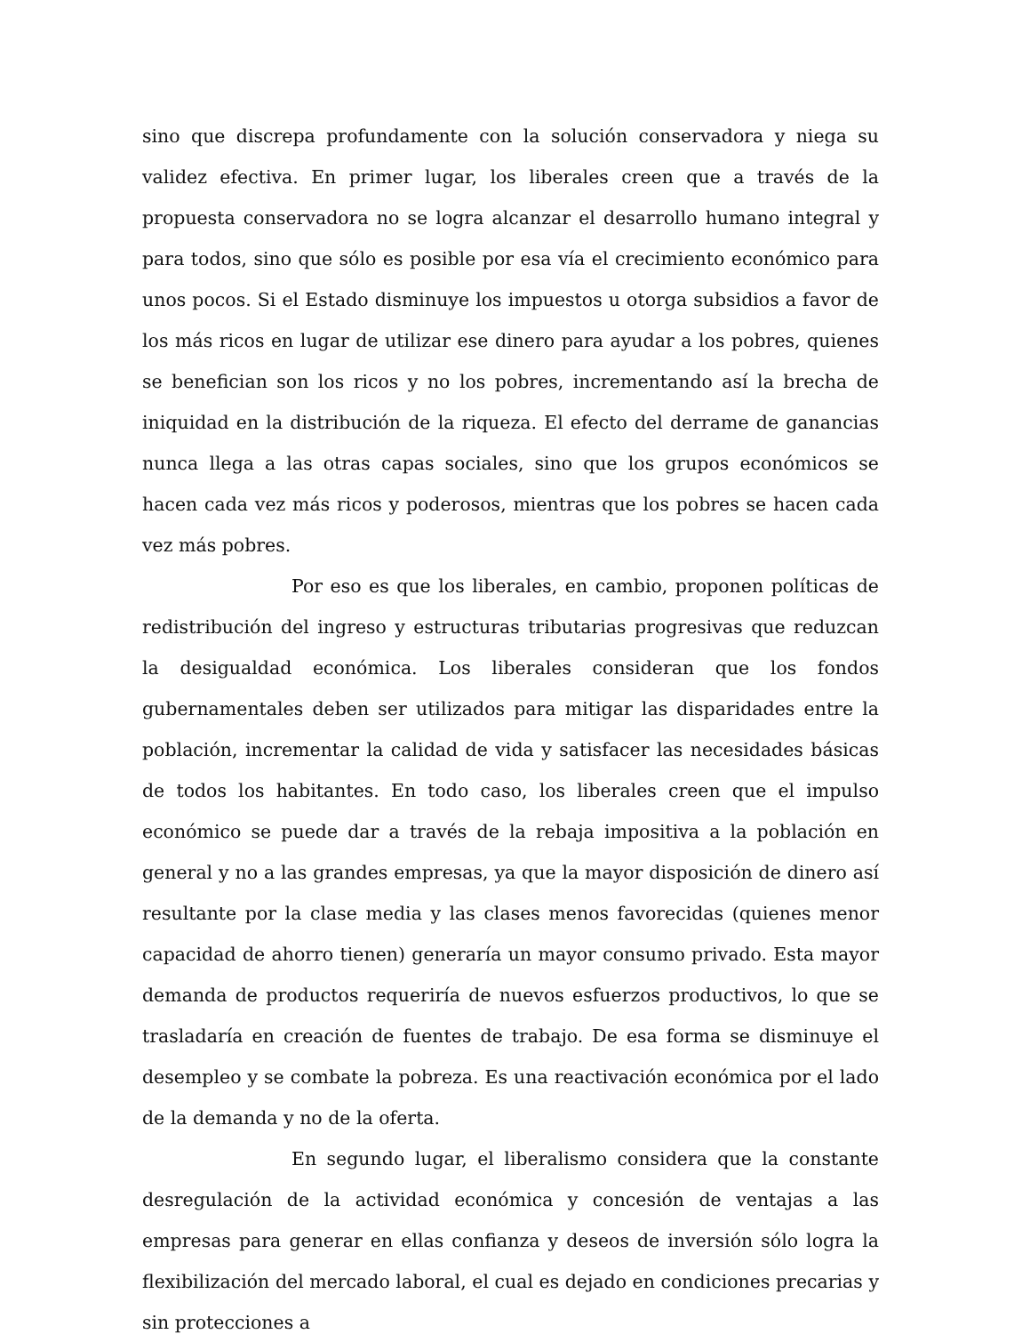sino que discrepa profundamente con la solución conservadora y niega su validez efectiva. En primer lugar, los liberales creen que a través de la propuesta conservadora no se logra alcanzar el desarrollo humano integral y para todos, sino que sólo es posible por esa vía el crecimiento económico para unos pocos. Si el Estado disminuye los impuestos u otorga subsidios a favor de los más ricos en lugar de utilizar ese dinero para ayudar a los pobres, quienes se benefician son los ricos y no los pobres, incrementando así la brecha de iniquidad en la distribución de la riqueza. El efecto del derrame de ganancias nunca llega a las otras capas sociales, sino que los grupos económicos se hacen cada vez más ricos y poderosos, mientras que los pobres se hacen cada vez más pobres.
Por eso es que los liberales, en cambio, proponen políticas de redistribución del ingreso y estructuras tributarias progresivas que reduzcan la desigualdad económica. Los liberales consideran que los fondos gubernamentales deben ser utilizados para mitigar las disparidades entre la población, incrementar la calidad de vida y satisfacer las necesidades básicas de todos los habitantes. En todo caso, los liberales creen que el impulso económico se puede dar a través de la rebaja impositiva a la población en general y no a las grandes empresas, ya que la mayor disposición de dinero así resultante por la clase media y las clases menos favorecidas (quienes menor capacidad de ahorro tienen) generaría un mayor consumo privado. Esta mayor demanda de productos requeriría de nuevos esfuerzos productivos, lo que se trasladaría en creación de fuentes de trabajo. De esa forma se disminuye el desempleo y se combate la pobreza. Es una reactivación económica por el lado de la demanda y no de la oferta.
En segundo lugar, el liberalismo considera que la constante desregulación de la actividad económica y concesión de ventajas a las empresas para generar en ellas confianza y deseos de inversión sólo logra la flexibilización del mercado laboral, el cual es dejado en condiciones precarias y sin protecciones a